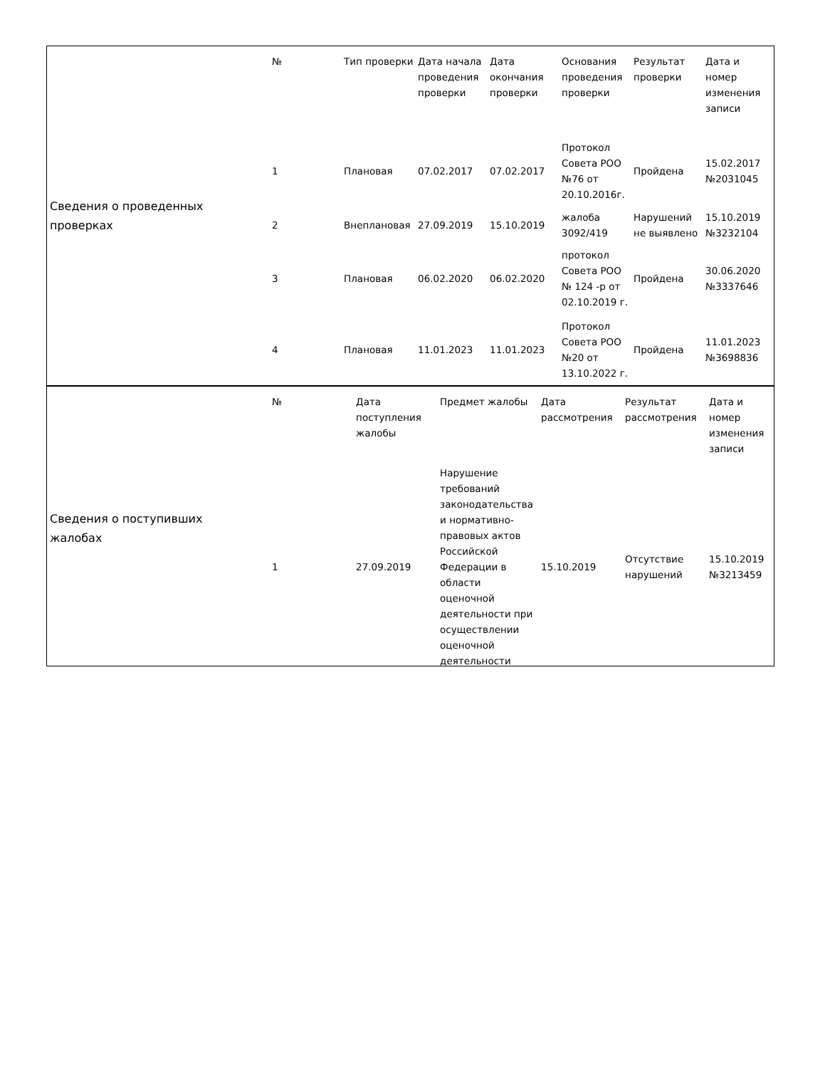Сведения о проведенных
проверках
| № | Тип проверки | Дата начала проведения проверки | Дата окончания проверки | Основания проведения проверки | Результат проверки | Дата и номер изменения записи |
| --- | --- | --- | --- | --- | --- | --- |
| 1 | Плановая | 07.02.2017 | 07.02.2017 | Протокол Совета РОО №76 от 20.10.2016г. | Пройдена | 15.02.2017 №2031045 |
| 2 | Внеплановая | 27.09.2019 | 15.10.2019 | жалоба 3092/419 | Нарушений не выявлено | 15.10.2019 №3232104 |
| 3 | Плановая | 06.02.2020 | 06.02.2020 | протокол Совета РОО № 124 -р от 02.10.2019 г. | Пройдена | 30.06.2020 №3337646 |
| 4 | Плановая | 11.01.2023 | 11.01.2023 | Протокол Совета РОО №20 от 13.10.2022 г. | Пройдена | 11.01.2023 №3698836 |
Сведения о поступивших
жалобах
| № | Дата поступления жалобы | Предмет жалобы | Дата рассмотрения | Результат рассмотрения | Дата и номер изменения записи |
| --- | --- | --- | --- | --- | --- |
| 1 | 27.09.2019 | Нарушение требований законодательства и нормативно-правовых актов Российской Федерации в области оценочной деятельности при осуществлении оценочной деятельности | 15.10.2019 | Отсутствие нарушений | 15.10.2019 №3213459 |